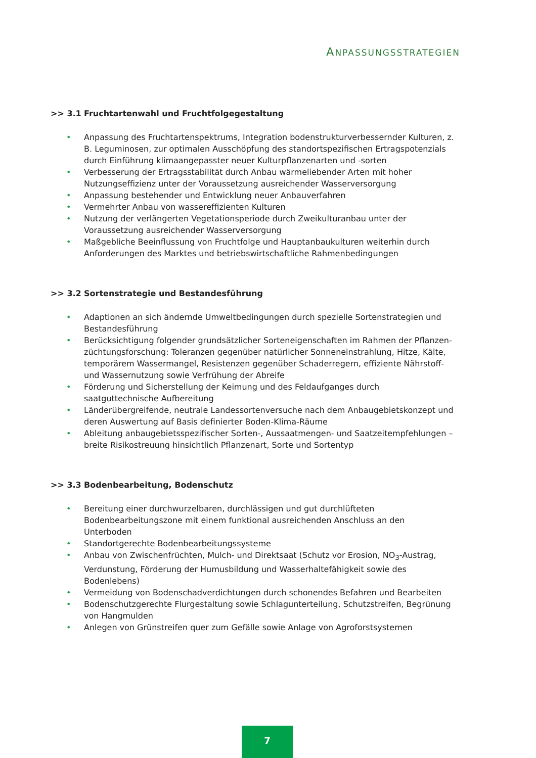ANPASSUNGSSTRATEGIEN
>> 3.1 Fruchtartenwahl und Fruchtfolgegestaltung
• Anpassung des Fruchtartenspektrums, Integration bodenstrukturverbessernder Kulturen, z. B. Leguminosen, zur optimalen Ausschöpfung des standortspezifischen Ertragspotenzials durch Einführung klimaangepasster neuer Kulturpflanzenarten und -sorten
• Verbesserung der Ertragsstabilität durch Anbau wärmeliebender Arten mit hoher Nutzungs­effizienz unter der Voraussetzung ausreichender Wasserversorgung
• Anpassung bestehender und Entwicklung neuer Anbauverfahren
• Vermehrter Anbau von wassereffizienten Kulturen
• Nutzung der verlängerten Vegetationsperiode durch Zweikulturanbau unter der Voraussetzung ausreichender Wasserversorgung
• Maßgebliche Beeinflussung von Fruchtfolge und Hauptanbaukulturen weiterhin durch Anforderungen des Marktes und betriebswirtschaftliche Rahmenbedingungen
>> 3.2 Sortenstrategie und Bestandesführung
• Adaptionen an sich ändernde Umweltbedingungen durch spezielle Sortenstrategien und Bestandesführung
• Berücksichtigung folgender grundsätzlicher Sorteneigenschaften im Rahmen der Pflanzen­züchtungsforschung: Toleranzen gegenüber natürlicher Sonneneinstrahlung, Hitze, Kälte, temporärem Wassermangel, Resistenzen gegenüber Schaderregern, effiziente Nährstoff- und Wassernutzung sowie Verfrühung der Abreife
• Förderung und Sicherstellung der Keimung und des Feldaufganges durch saatguttechnische Aufbereitung
• Länderübergreifende, neutrale Landessortenversuche nach dem Anbaugebietskonzept und deren Auswertung auf Basis definierter Boden-Klima-Räume
• Ableitung anbaugebietsspezifischer Sorten-, Aussaatmengen- und Saatzeitempfehlungen – breite Risikostreuung hinsichtlich Pflanzenart, Sorte und Sortentyp
>> 3.3 Bodenbearbeitung, Bodenschutz
• Bereitung einer durchwurzelbaren, durchlässigen und gut durchlüfteten Bodenbearbeitungs­zone mit einem funktional ausreichenden Anschluss an den Unterboden
• Standortgerechte Bodenbearbeitungssysteme
• Anbau von Zwischenfrüchten, Mulch- und Direktsaat (Schutz vor Erosion, NO<sub>3</sub>-Austrag, Verdunstung, Förderung der Humusbildung und Wasserhaltefähigkeit sowie des Bodenlebens)
• Vermeidung von Bodenschadverdichtungen durch schonendes Befahren und Bearbeiten
• Bodenschutzgerechte Flurgestaltung sowie Schlagunterteilung, Schutzstreifen, Begrünung von Hangmulden
• Anlegen von Grünstreifen quer zum Gefälle sowie Anlage von Agroforstsystemen
7